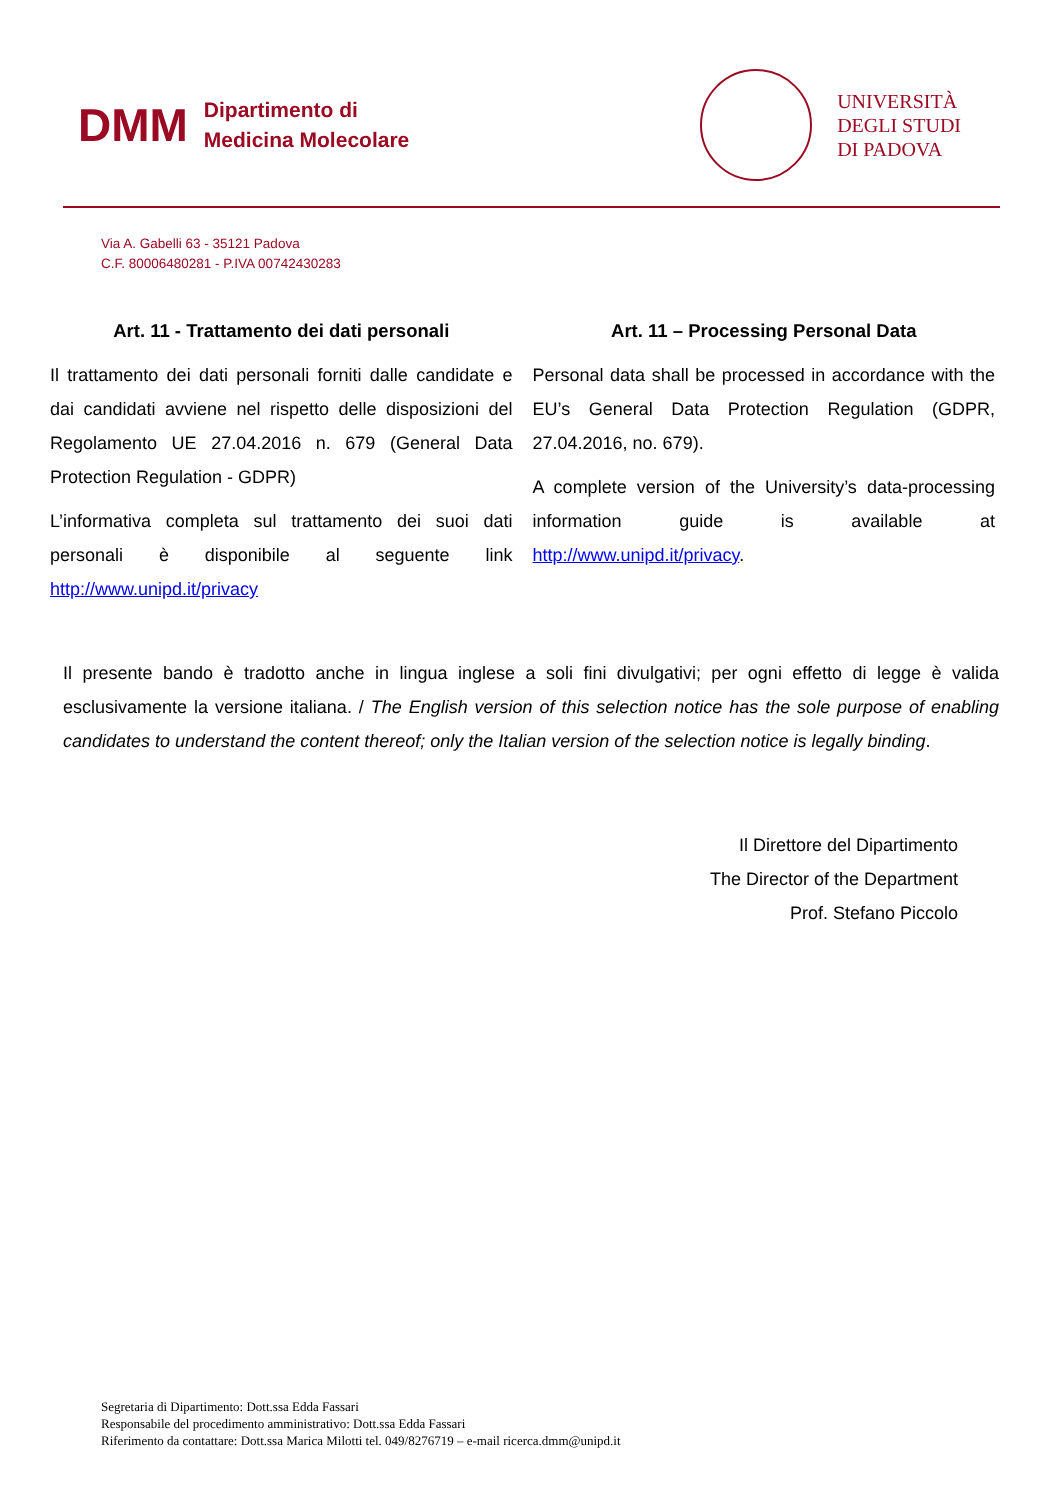DMM
Dipartimento di
Medicina Molecolare
UNIVERSITÀ
DEGLI STUDI
DI PADOVA
Via A. Gabelli 63 - 35121 Padova
C.F. 80006480281 - P.IVA 00742430283
Art. 11 - Trattamento dei dati personali
Il trattamento dei dati personali forniti dalle candidate e dai candidati avviene nel rispetto delle disposizioni del Regolamento UE 27.04.2016 n. 679 (General Data Protection Regulation - GDPR)
L’informativa completa sul trattamento dei suoi dati personali è disponibile al seguente link http://www.unipd.it/privacy
Art. 11 – Processing Personal Data
Personal data shall be processed in accordance with the EU’s General Data Protection Regulation (GDPR, 27.04.2016, no. 679).
A complete version of the University’s data-processing information guide is available at http://www.unipd.it/privacy.
Il presente bando è tradotto anche in lingua inglese a soli fini divulgativi; per ogni effetto di legge è valida esclusivamente la versione italiana. / The English version of this selection notice has the sole purpose of enabling candidates to understand the content thereof; only the Italian version of the selection notice is legally binding.
Il Direttore del Dipartimento
The Director of the Department
Prof. Stefano Piccolo
Segretaria di Dipartimento: Dott.ssa Edda Fassari
Responsabile del procedimento amministrativo: Dott.ssa Edda Fassari
Riferimento da contattare: Dott.ssa Marica Milotti tel. 049/8276719 – e-mail ricerca.dmm@unipd.it